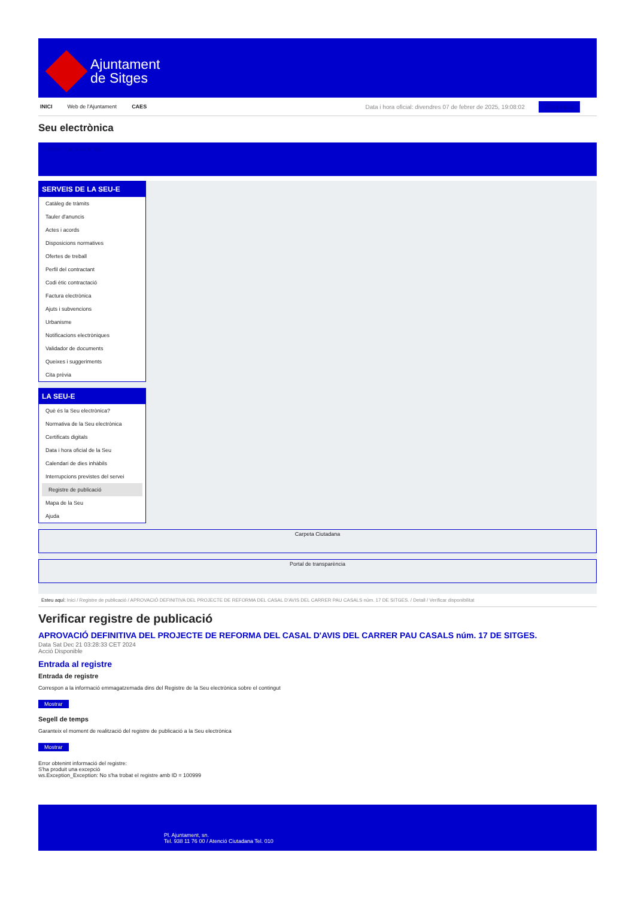Ajuntament
de Sitges
INICI Web de l'Ajuntament CAES
Data i hora oficial: divendres 07 de febrer de 2025, 19:08:02 Sincronitza
Seu electrònica
Obtenir còpia autèntica
SERVEIS DE LA SEU-E
Catàleg de tràmits
Tauler d'anuncis
Actes i acords
Disposicions normatives
Ofertes de treball
Perfil del contractant
Codi ètic contractació
Factura electrònica
Ajuts i subvencions
Urbanisme
Notificacions electròniques
Validador de documents
Queixes i suggeriments
Cita prèvia
LA SEU-E
Què és la Seu electrònica?
Normativa de la Seu electrònica
Certificats digitals
Data i hora oficial de la Seu
Calendari de dies inhàbils
Interrupcions previstes del servei
Registre de publicació
Mapa de la Seu
Ajuda
Carpeta Ciutadana
Portal de transparència
Esteu aquí: Inici / Registre de publicació / APROVACIÓ DEFINITIVA DEL PROJECTE DE REFORMA DEL CASAL D'AVIS DEL CARRER PAU CASALS núm. 17 DE SITGES. / Detall / Verificar disponibilitat
Verificar registre de publicació
APROVACIÓ DEFINITIVA DEL PROJECTE DE REFORMA DEL CASAL D'AVIS DEL CARRER PAU CASALS núm. 17 DE SITGES.
Data Sat Dec 21 03:28:33 CET 2024
Acció Disponible
Entrada al registre
Entrada de registre
Correspon a la informació emmagatzemada dins del Registre de la Seu electrònica sobre el contingut
Mostrar
Segell de temps
Garanteix el moment de realització del registre de publicació a la Seu electrònica
Mostrar
Error obtenint informació del registre:
S'ha produit una excepció
ws.Exception_Exception: No s'ha trobat el registre amb ID = 100999
Pl. Ajuntament, sn.
Tel. 938 11 76 00 / Atenció Ciutadana Tel. 010